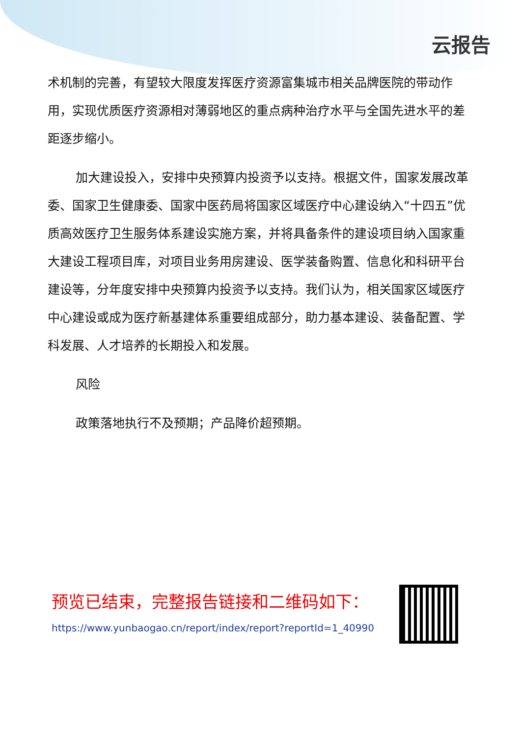云报告
术机制的完善，有望较大限度发挥医疗资源富集城市相关品牌医院的带动作用，实现优质医疗资源相对薄弱地区的重点病种治疗水平与全国先进水平的差距逐步缩小。
加大建设投入，安排中央预算内投资予以支持。根据文件，国家发展改革委、国家卫生健康委、国家中医药局将国家区域医疗中心建设纳入“十四五”优质高效医疗卫生服务体系建设实施方案，并将具备条件的建设项目纳入国家重大建设工程项目库，对项目业务用房建设、医学装备购置、信息化和科研平台建设等，分年度安排中央预算内投资予以支持。我们认为，相关国家区域医疗中心建设或成为医疗新基建体系重要组成部分，助力基本建设、装备配置、学科发展、人才培养的长期投入和发展。
风险
政策落地执行不及预期；产品降价超预期。
预览已结束，完整报告链接和二维码如下：
https://www.yunbaogao.cn/report/index/report?reportId=1_40990